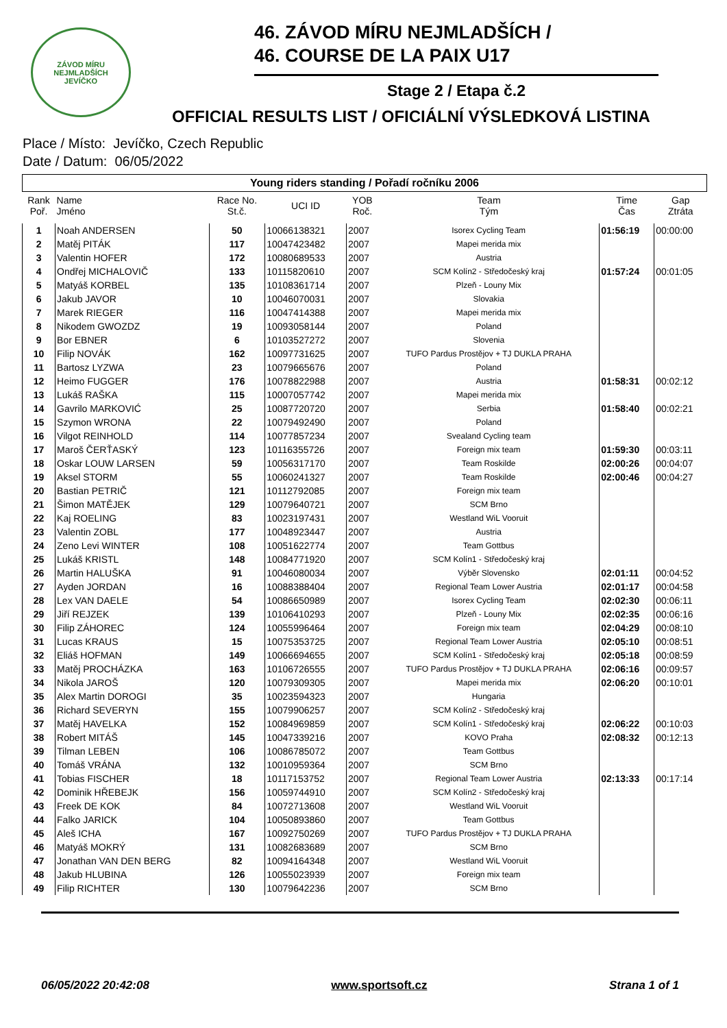ZÁVOD MÍRU NEJMLADŠÍCH
JEVÍČKO
46. ZÁVOD MÍRU NEJMLADŠÍCH /
46. COURSE DE LA PAIX U17
Stage 2 / Etapa č.2
OFFICIAL RESULTS LIST / OFICIÁLNÍ VÝSLEDKOVÁ LISTINA
Place / Místo: Jevíčko, Czech Republic
Date / Datum: 06/05/2022
Young riders standing / Pořadí ročníku 2006
| Rank Poř. | Name Jméno | Race No. St.č. | UCI ID | YOB Roč. | Team Tým | Time Čas | Gap Ztráta |
| --- | --- | --- | --- | --- | --- | --- | --- |
| 1 | Noah ANDERSEN | 50 | 10066138321 | 2007 | Isorex Cycling Team | 01:56:19 | 00:00:00 |
| 2 | Matěj PITÁK | 117 | 10047423482 | 2007 | Mapei merida mix | | |
| 3 | Valentin HOFER | 172 | 10080689533 | 2007 | Austria | | |
| 4 | Ondřej MICHALOVIČ | 133 | 10115820610 | 2007 | SCM Kolín2 - Středočeský kraj | 01:57:24 | 00:01:05 |
| 5 | Matyáš KORBEL | 135 | 10108361714 | 2007 | Plzeň - Louny Mix | | |
| 6 | Jakub JAVOR | 10 | 10046070031 | 2007 | Slovakia | | |
| 7 | Marek RIEGER | 116 | 10047414388 | 2007 | Mapei merida mix | | |
| 8 | Nikodem GWOZDZ | 19 | 10093058144 | 2007 | Poland | | |
| 9 | Bor EBNER | 6 | 10103527272 | 2007 | Slovenia | | |
| 10 | Filip NOVÁK | 162 | 10097731625 | 2007 | TUFO Pardus Prostějov + TJ DUKLA PRAHA | | |
| 11 | Bartosz LYZWA | 23 | 10079665676 | 2007 | Poland | | |
| 12 | Heimo FUGGER | 176 | 10078822988 | 2007 | Austria | 01:58:31 | 00:02:12 |
| 13 | Lukáš RAŠKA | 115 | 10007057742 | 2007 | Mapei merida mix | | |
| 14 | Gavrilo MARKOVIĆ | 25 | 10087720720 | 2007 | Serbia | 01:58:40 | 00:02:21 |
| 15 | Szymon WRONA | 22 | 10079492490 | 2007 | Poland | | |
| 16 | Vilgot REINHOLD | 114 | 10077857234 | 2007 | Svealand Cycling team | | |
| 17 | Maroš ČERŤASKÝ | 123 | 10116355726 | 2007 | Foreign mix team | 01:59:30 | 00:03:11 |
| 18 | Oskar LOUW LARSEN | 59 | 10056317170 | 2007 | Team Roskilde | 02:00:26 | 00:04:07 |
| 19 | Aksel STORM | 55 | 10060241327 | 2007 | Team Roskilde | 02:00:46 | 00:04:27 |
| 20 | Bastian PETRIČ | 121 | 10112792085 | 2007 | Foreign mix team | | |
| 21 | Šimon MATĚJEK | 129 | 10079640721 | 2007 | SCM Brno | | |
| 22 | Kaj ROELING | 83 | 10023197431 | 2007 | Westland WiL Vooruit | | |
| 23 | Valentin ZOBL | 177 | 10048923447 | 2007 | Austria | | |
| 24 | Zeno Levi WINTER | 108 | 10051622774 | 2007 | Team Gottbus | | |
| 25 | Lukáš KRISTL | 148 | 10084771920 | 2007 | SCM Kolín1 - Středočeský kraj | | |
| 26 | Martin HALUŠKA | 91 | 10046080034 | 2007 | Výběr Slovensko | 02:01:11 | 00:04:52 |
| 27 | Ayden JORDAN | 16 | 10088388404 | 2007 | Regional Team Lower Austria | 02:01:17 | 00:04:58 |
| 28 | Lex VAN DAELE | 54 | 10086650989 | 2007 | Isorex Cycling Team | 02:02:30 | 00:06:11 |
| 29 | Jiří REJZEK | 139 | 10106410293 | 2007 | Plzeň - Louny Mix | 02:02:35 | 00:06:16 |
| 30 | Filip ZÁHOREC | 124 | 10055996464 | 2007 | Foreign mix team | 02:04:29 | 00:08:10 |
| 31 | Lucas KRAUS | 15 | 10075353725 | 2007 | Regional Team Lower Austria | 02:05:10 | 00:08:51 |
| 32 | Eliáš HOFMAN | 149 | 10066694655 | 2007 | SCM Kolín1 - Středočeský kraj | 02:05:18 | 00:08:59 |
| 33 | Matěj PROCHÁZKA | 163 | 10106726555 | 2007 | TUFO Pardus Prostějov + TJ DUKLA PRAHA | 02:06:16 | 00:09:57 |
| 34 | Nikola JAROŠ | 120 | 10079309305 | 2007 | Mapei merida mix | 02:06:20 | 00:10:01 |
| 35 | Alex Martin DOROGI | 35 | 10023594323 | 2007 | Hungaria | | |
| 36 | Richard SEVERYN | 155 | 10079906257 | 2007 | SCM Kolín2 - Středočeský kraj | | |
| 37 | Matěj HAVELKA | 152 | 10084969859 | 2007 | SCM Kolín1 - Středočeský kraj | 02:06:22 | 00:10:03 |
| 38 | Robert MITÁŠ | 145 | 10047339216 | 2007 | KOVO Praha | 02:08:32 | 00:12:13 |
| 39 | Tilman LEBEN | 106 | 10086785072 | 2007 | Team Gottbus | | |
| 40 | Tomáš VRÁNA | 132 | 10010959364 | 2007 | SCM Brno | | |
| 41 | Tobias FISCHER | 18 | 10117153752 | 2007 | Regional Team Lower Austria | 02:13:33 | 00:17:14 |
| 42 | Dominik HŘEBEJK | 156 | 10059744910 | 2007 | SCM Kolín2 - Středočeský kraj | | |
| 43 | Freek DE KOK | 84 | 10072713608 | 2007 | Westland WiL Vooruit | | |
| 44 | Falko JARICK | 104 | 10050893860 | 2007 | Team Gottbus | | |
| 45 | Aleš ICHA | 167 | 10092750269 | 2007 | TUFO Pardus Prostějov + TJ DUKLA PRAHA | | |
| 46 | Matyáš MOKRÝ | 131 | 10082683689 | 2007 | SCM Brno | | |
| 47 | Jonathan VAN DEN BERG | 82 | 10094164348 | 2007 | Westland WiL Vooruit | | |
| 48 | Jakub HLUBINA | 126 | 10055023939 | 2007 | Foreign mix team | | |
| 49 | Filip RICHTER | 130 | 10079642236 | 2007 | SCM Brno | | |
06/05/2022 20:42:08 www.sportsoft.cz Strana 1 of 1